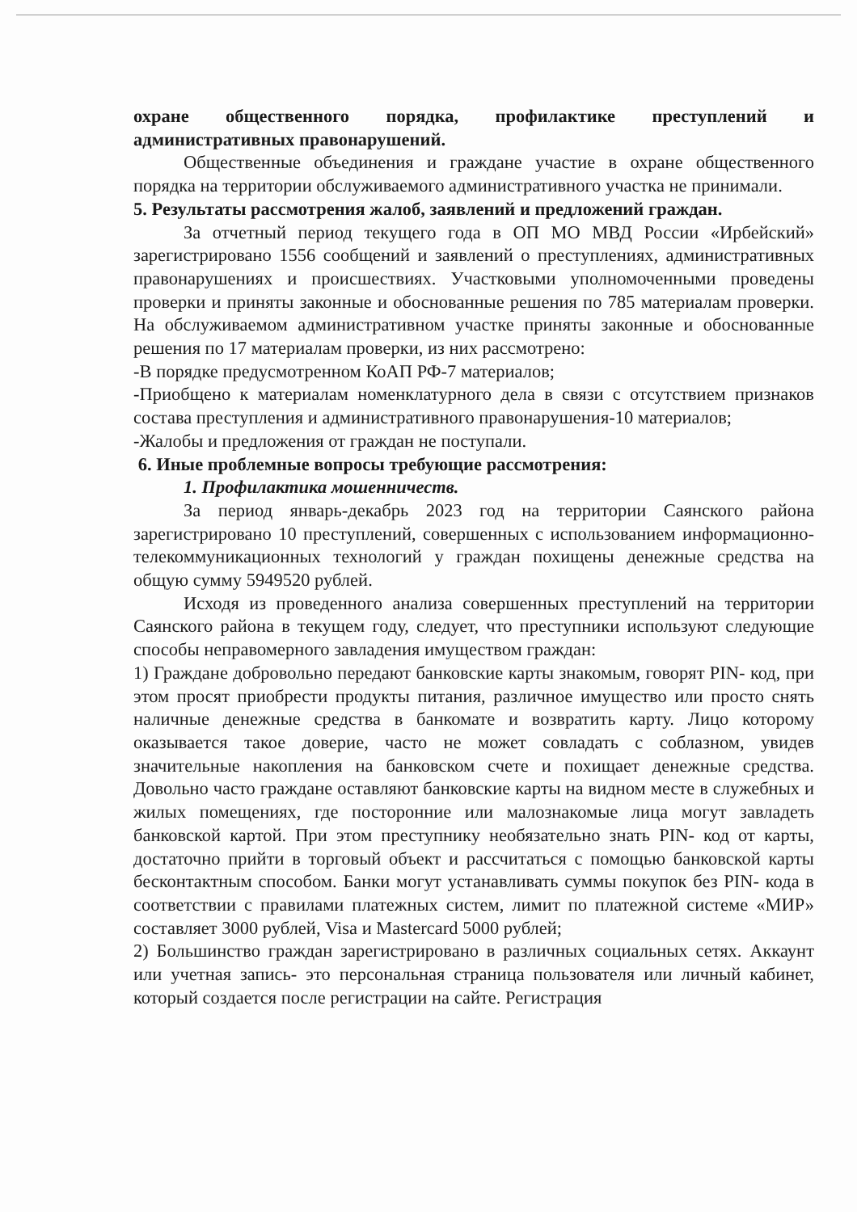охране общественного порядка, профилактике преступлений и административных правонарушений.
Общественные объединения и граждане участие в охране общественного порядка на территории обслуживаемого административного участка не принимали.
5. Результаты рассмотрения жалоб, заявлений и предложений граждан.
За отчетный период текущего года в ОП МО МВД России «Ирбейский» зарегистрировано 1556 сообщений и заявлений о преступлениях, административных правонарушениях и происшествиях. Участковыми уполномоченными проведены проверки и приняты законные и обоснованные решения по 785 материалам проверки. На обслуживаемом административном участке приняты законные и обоснованные решения по 17 материалам проверки, из них рассмотрено:
-В порядке предусмотренном КоАП РФ-7 материалов;
-Приобщено к материалам номенклатурного дела в связи с отсутствием признаков состава преступления и административного правонарушения-10 материалов;
-Жалобы и предложения от граждан не поступали.
6. Иные проблемные вопросы требующие рассмотрения:
1. Профилактика мошенничеств.
За период январь-декабрь 2023 год на территории Саянского района зарегистрировано 10 преступлений, совершенных с использованием информационно-телекоммуникационных технологий у граждан похищены денежные средства на общую сумму 5949520 рублей.
Исходя из проведенного анализа совершенных преступлений на территории Саянского района в текущем году, следует, что преступники используют следующие способы неправомерного завладения имуществом граждан:
1) Граждане добровольно передают банковские карты знакомым, говорят PIN- код, при этом просят приобрести продукты питания, различное имущество или просто снять наличные денежные средства в банкомате и возвратить карту. Лицо которому оказывается такое доверие, часто не может совладать с соблазном, увидев значительные накопления на банковском счете и похищает денежные средства. Довольно часто граждане оставляют банковские карты на видном месте в служебных и жилых помещениях, где посторонние или малознакомые лица могут завладеть банковской картой. При этом преступнику необязательно знать PIN- код от карты, достаточно прийти в торговый объект и рассчитаться с помощью банковской карты бесконтактным способом. Банки могут устанавливать суммы покупок без PIN- кода в соответствии с правилами платежных систем, лимит по платежной системе «МИР» составляет 3000 рублей, Visa и Mastercard 5000 рублей;
2) Большинство граждан зарегистрировано в различных социальных сетях. Аккаунт или учетная запись- это персональная страница пользователя или личный кабинет, который создается после регистрации на сайте. Регистрация